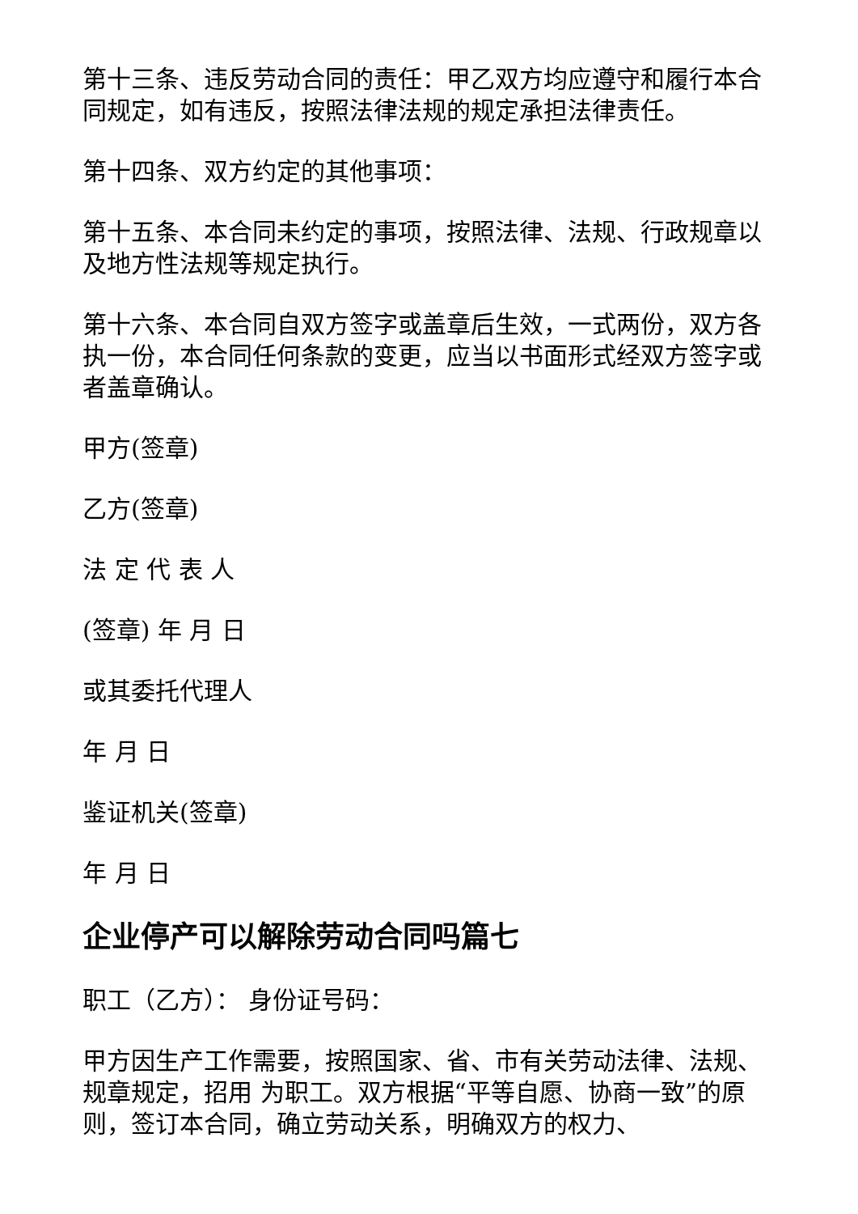第十三条、违反劳动合同的责任：甲乙双方均应遵守和履行本合同规定，如有违反，按照法律法规的规定承担法律责任。
第十四条、双方约定的其他事项：
第十五条、本合同未约定的事项，按照法律、法规、行政规章以及地方性法规等规定执行。
第十六条、本合同自双方签字或盖章后生效，一式两份，双方各执一份，本合同任何条款的变更，应当以书面形式经双方签字或者盖章确认。
甲方(签章)
乙方(签章)
法 定 代 表 人
(签章) 年 月 日
或其委托代理人
年 月 日
鉴证机关(签章)
年 月 日
企业停产可以解除劳动合同吗篇七
职工（乙方）： 身份证号码：
甲方因生产工作需要，按照国家、省、市有关劳动法律、法规、规章规定，招用 为职工。双方根据“平等自愿、协商一致”的原则，签订本合同，确立劳动关系，明确双方的权力、